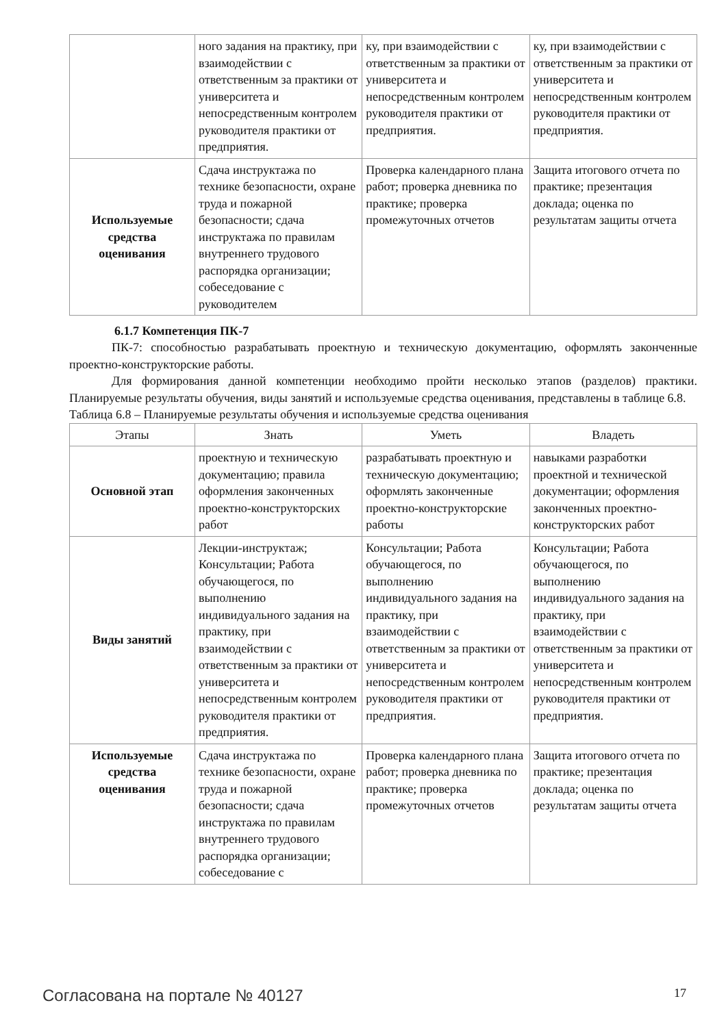| | ного задания на практику, при взаимодействии с ответственным за практики от университета и непосредственным контролем руководителя практики от предприятия. | ку, при взаимодействии с ответственным за практики от университета и непосредственным контролем руководителя практики от предприятия. | ку, при взаимодействии с ответственным за практики от университета и непосредственным контролем руководителя практики от предприятия. |
| Используемые средства оценивания | Сдача инструктажа по технике безопасности, охране труда и пожарной безопасности; сдача инструктажа по правилам внутреннего трудового распорядка организации; собеседование с руководителем | Проверка календарного плана работ; проверка дневника по практике; проверка промежуточных отчетов | Защита итогового отчета по практике; презентация доклада; оценка по результатам защиты отчета |
6.1.7 Компетенция ПК-7
ПК-7: способностью разрабатывать проектную и техническую документацию, оформлять законченные проектно-конструкторские работы.
Для формирования данной компетенции необходимо пройти несколько этапов (разделов) практики. Планируемые результаты обучения, виды занятий и используемые средства оценивания, представлены в таблице 6.8.
Таблица 6.8 – Планируемые результаты обучения и используемые средства оценивания
| Этапы | Знать | Уметь | Владеть |
| --- | --- | --- | --- |
| Основной этап | проектную и техническую документацию; правила оформления законченных проектно-конструкторских работ | разрабатывать проектную и техническую документацию; оформлять законченные проектно-конструкторские работы | навыками разработки проектной и технической документации; оформления законченных проектно-конструкторских работ |
| Виды занятий | Лекции-инструктаж; Консультации; Работа обучающегося, по выполнению индивидуального задания на практику, при взаимодействии с ответственным за практики от университета и непосредственным контролем руководителя практики от предприятия. | Консультации; Работа обучающегося, по выполнению индивидуального задания на практику, при взаимодействии с ответственным за практики от университета и непосредственным контролем руководителя практики от предприятия. | Консультации; Работа обучающегося, по выполнению индивидуального задания на практику, при взаимодействии с ответственным за практики от университета и непосредственным контролем руководителя практики от предприятия. |
| Используемые средства оценивания | Сдача инструктажа по технике безопасности, охране труда и пожарной безопасности; сдача инструктажа по правилам внутреннего трудового распорядка организации; собеседование с | Проверка календарного плана работ; проверка дневника по практике; проверка промежуточных отчетов | Защита итогового отчета по практике; презентация доклада; оценка по результатам защиты отчета |
Согласована на портале № 40127 17